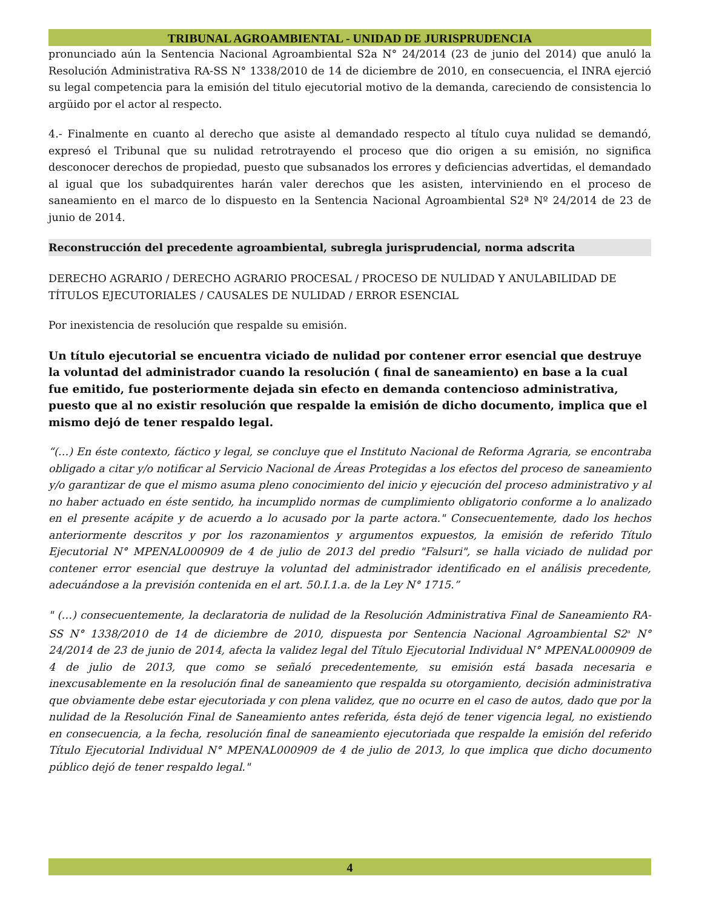TRIBUNAL AGROAMBIENTAL - UNIDAD DE JURISPRUDENCIA
pronunciado aún la Sentencia Nacional Agroambiental S2a N° 24/2014 (23 de junio del 2014) que anuló la Resolución Administrativa RA-SS N° 1338/2010 de 14 de diciembre de 2010, en consecuencia, el INRA ejerció su legal competencia para la emisión del titulo ejecutorial motivo de la demanda, careciendo de consistencia lo argüido por el actor al respecto.
4.- Finalmente en cuanto al derecho que asiste al demandado respecto al título cuya nulidad se demandó, expresó el Tribunal que su nulidad retrotrayendo el proceso que dio origen a su emisión, no significa desconocer derechos de propiedad, puesto que subsanados los errores y deficiencias advertidas, el demandado al igual que los subadquirentes harán valer derechos que les asisten, interviniendo en el proceso de saneamiento en el marco de lo dispuesto en la Sentencia Nacional Agroambiental S2ª Nº 24/2014 de 23 de junio de 2014.
Reconstrucción del precedente agroambiental, subregla jurisprudencial, norma adscrita
DERECHO AGRARIO / DERECHO AGRARIO PROCESAL / PROCESO DE NULIDAD Y ANULABILIDAD DE TÍTULOS EJECUTORIALES / CAUSALES DE NULIDAD / ERROR ESENCIAL
Por inexistencia de resolución que respalde su emisión.
Un título ejecutorial se encuentra viciado de nulidad por contener error esencial que destruye la voluntad del administrador cuando la resolución ( final de saneamiento) en base a la cual fue emitido, fue posteriormente dejada sin efecto en demanda contencioso administrativa, puesto que al no existir resolución que respalde la emisión de dicho documento, implica que el mismo dejó de tener respaldo legal.
“(…) En éste contexto, fáctico y legal, se concluye que el Instituto Nacional de Reforma Agraria, se encontraba obligado a citar y/o notificar al Servicio Nacional de Áreas Protegidas a los efectos del proceso de saneamiento y/o garantizar de que el mismo asuma pleno conocimiento del inicio y ejecución del proceso administrativo y al no haber actuado en éste sentido, ha incumplido normas de cumplimiento obligatorio conforme a lo analizado en el presente acápite y de acuerdo a lo acusado por la parte actora." Consecuentemente, dado los hechos anteriormente descritos y por los razonamientos y argumentos expuestos, la emisión de referido Título Ejecutorial N° MPENAL000909 de 4 de julio de 2013 del predio "Falsuri", se halla viciado de nulidad por contener error esencial que destruye la voluntad del administrador identificado en el análisis precedente, adecuándose a la previsión contenida en el art. 50.I.1.a. de la Ley N° 1715.”
" (…) consecuentemente, la declaratoria de nulidad de la Resolución Administrativa Final de Saneamiento RA-SS N° 1338/2010 de 14 de diciembre de 2010, dispuesta por Sentencia Nacional Agroambiental S2<sup>a</sup> N° 24/2014 de 23 de junio de 2014, afecta la validez legal del Título Ejecutorial Individual N° MPENAL000909 de 4 de julio de 2013, que como se señaló precedentemente, su emisión está basada necesaria e inexcusablemente en la resolución final de saneamiento que respalda su otorgamiento, decisión administrativa que obviamente debe estar ejecutoriada y con plena validez, que no ocurre en el caso de autos, dado que por la nulidad de la Resolución Final de Saneamiento antes referida, ésta dejó de tener vigencia legal, no existiendo en consecuencia, a la fecha, resolución final de saneamiento ejecutoriada que respalde la emisión del referido Título Ejecutorial Individual N° MPENAL000909 de 4 de julio de 2013, lo que implica que dicho documento público dejó de tener respaldo legal."
4